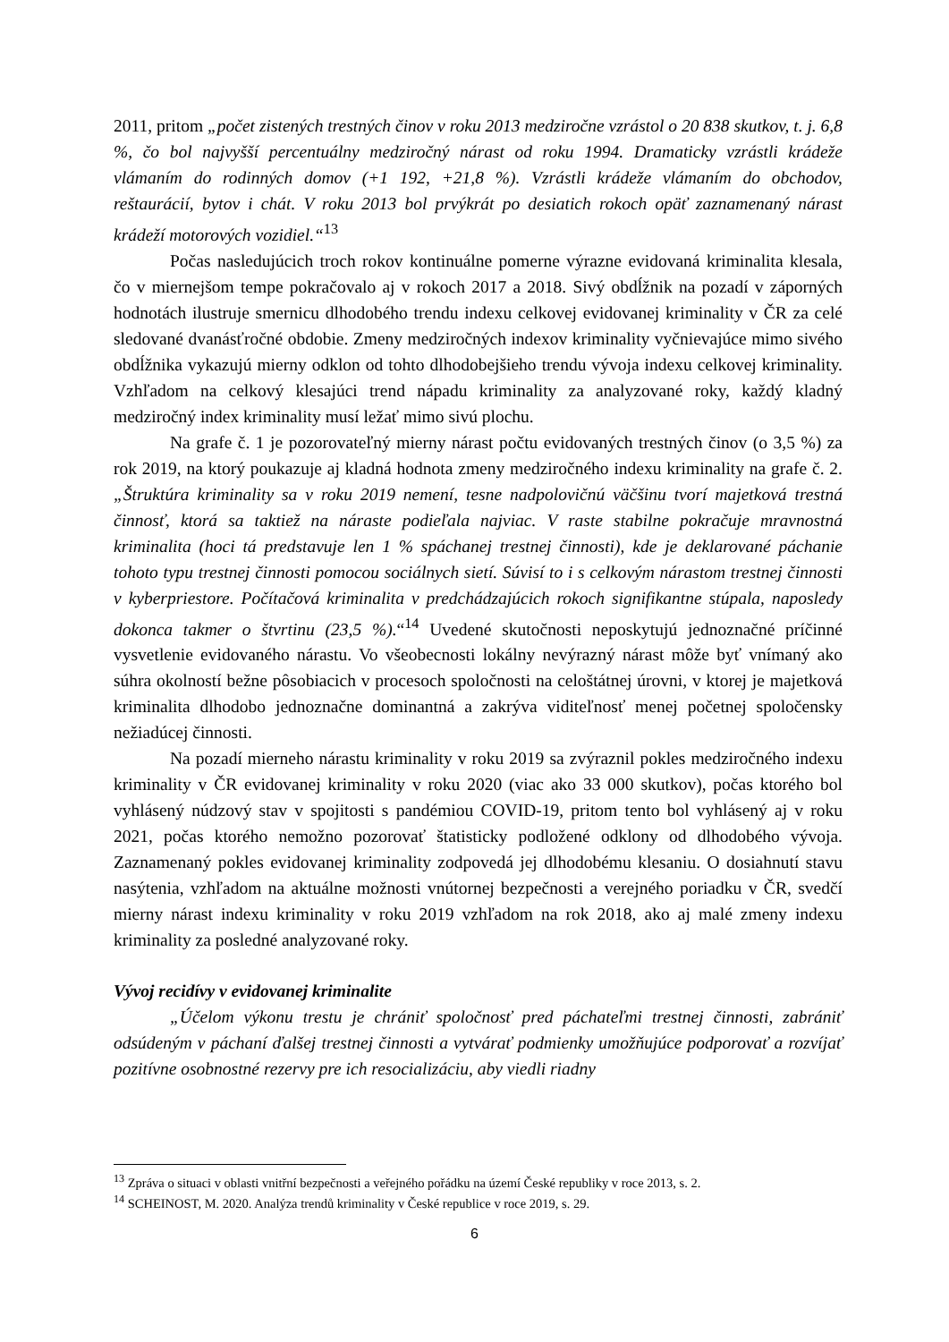2011, pritom „počet zistených trestných činov v roku 2013 medziročne vzrástol o 20 838 skutkov, t. j. 6,8 %, čo bol najvyšší percentuálny medziročný nárast od roku 1994. Dramaticky vzrástli krádeže vlámaním do rodinných domov (+1 192, +21,8 %). Vzrástli krádeže vlámaním do obchodov, reštaurácií, bytov i chát. V roku 2013 bol prvýkrát po desiatich rokoch opäť zaznamenaný nárast krádeží motorových vozidiel.“<sup>13</sup>
Počas nasledujúcich troch rokov kontinuálne pomerne výrazne evidovaná kriminalita klesala, čo v miernejšom tempe pokračovalo aj v rokoch 2017 a 2018. Sivý obdĺžnik na pozadí v záporných hodnotách ilustruje smernicu dlhodobého trendu indexu celkovej evidovanej kriminality v ČR za celé sledované dvanásťročné obdobie. Zmeny medziročných indexov kriminality vyčnievajúce mimo sivého obdĺžnika vykazujú mierny odklon od tohto dlhodobejšieho trendu vývoja indexu celkovej kriminality. Vzhľadom na celkový klesajúci trend nápadu kriminality za analyzované roky, každý kladný medziročný index kriminality musí ležať mimo sivú plochu.
Na grafe č. 1 je pozorovateľný mierny nárast počtu evidovaných trestných činov (o 3,5 %) za rok 2019, na ktorý poukazuje aj kladná hodnota zmeny medziročného indexu kriminality na grafe č. 2. „Štruktúra kriminality sa v roku 2019 nemení, tesne nadpolovičnú väčšinu tvorí majetková trestná činnosť, ktorá sa taktiež na náraste podieľala najviac. V raste stabilne pokračuje mravnostná kriminalita (hoci tá predstavuje len 1 % spáchanej trestnej činnosti), kde je deklarované páchanie tohoto typu trestnej činnosti pomocou sociálnych sietí. Súvisí to i s celkovým nárastom trestnej činnosti v kyberpriestore. Počítačová kriminalita v predchádzajúcich rokoch signifikantne stúpala, naposledy dokonca takmer o štvrtinu (23,5 %).“<sup>14</sup> Uvedené skutočnosti neposkytujú jednoznačné príčinné vysvetlenie evidovaného nárastu. Vo všeobecnosti lokálny nevýrazný nárast môže byť vnímaný ako súhra okolností bežne pôsobiacich v procesoch spoločnosti na celoštátnej úrovni, v ktorej je majetková kriminalita dlhodobo jednoznačne dominantná a zakrýva viditeľnosť menej početnej spoločensky nežiadúcej činnosti.
Na pozadí mierneho nárastu kriminality v roku 2019 sa zvýraznil pokles medziročného indexu kriminality v ČR evidovanej kriminality v roku 2020 (viac ako 33 000 skutkov), počas ktorého bol vyhlásený núdzový stav v spojitosti s pandémiou COVID-19, pritom tento bol vyhlásený aj v roku 2021, počas ktorého nemožno pozorovať štatisticky podložené odklony od dlhodobého vývoja. Zaznamenaný pokles evidovanej kriminality zodpovedá jej dlhodobému klesaniu. O dosiahnutí stavu nasýtenia, vzhľadom na aktuálne možnosti vnútornej bezpečnosti a verejného poriadku v ČR, svedčí mierny nárast indexu kriminality v roku 2019 vzhľadom na rok 2018, ako aj malé zmeny indexu kriminality za posledné analyzované roky.
Vývoj recidívy v evidovanej kriminalite
„Účelom výkonu trestu je chrániť spoločnosť pred páchateľmi trestnej činnosti, zabrániť odsúdeným v páchaní ďalšej trestnej činnosti a vytvárať podmienky umožňujúce podporovať a rozvíjať pozitívne osobnostné rezervy pre ich resocializáciu, aby viedli riadny
<sup>13</sup> Zpráva o situaci v oblasti vnitřní bezpečnosti a veřejného pořádku na území České republiky v roce 2013, s. 2.
<sup>14</sup> SCHEINOST, M. 2020. Analýza trendů kriminality v České republice v roce 2019, s. 29.
6